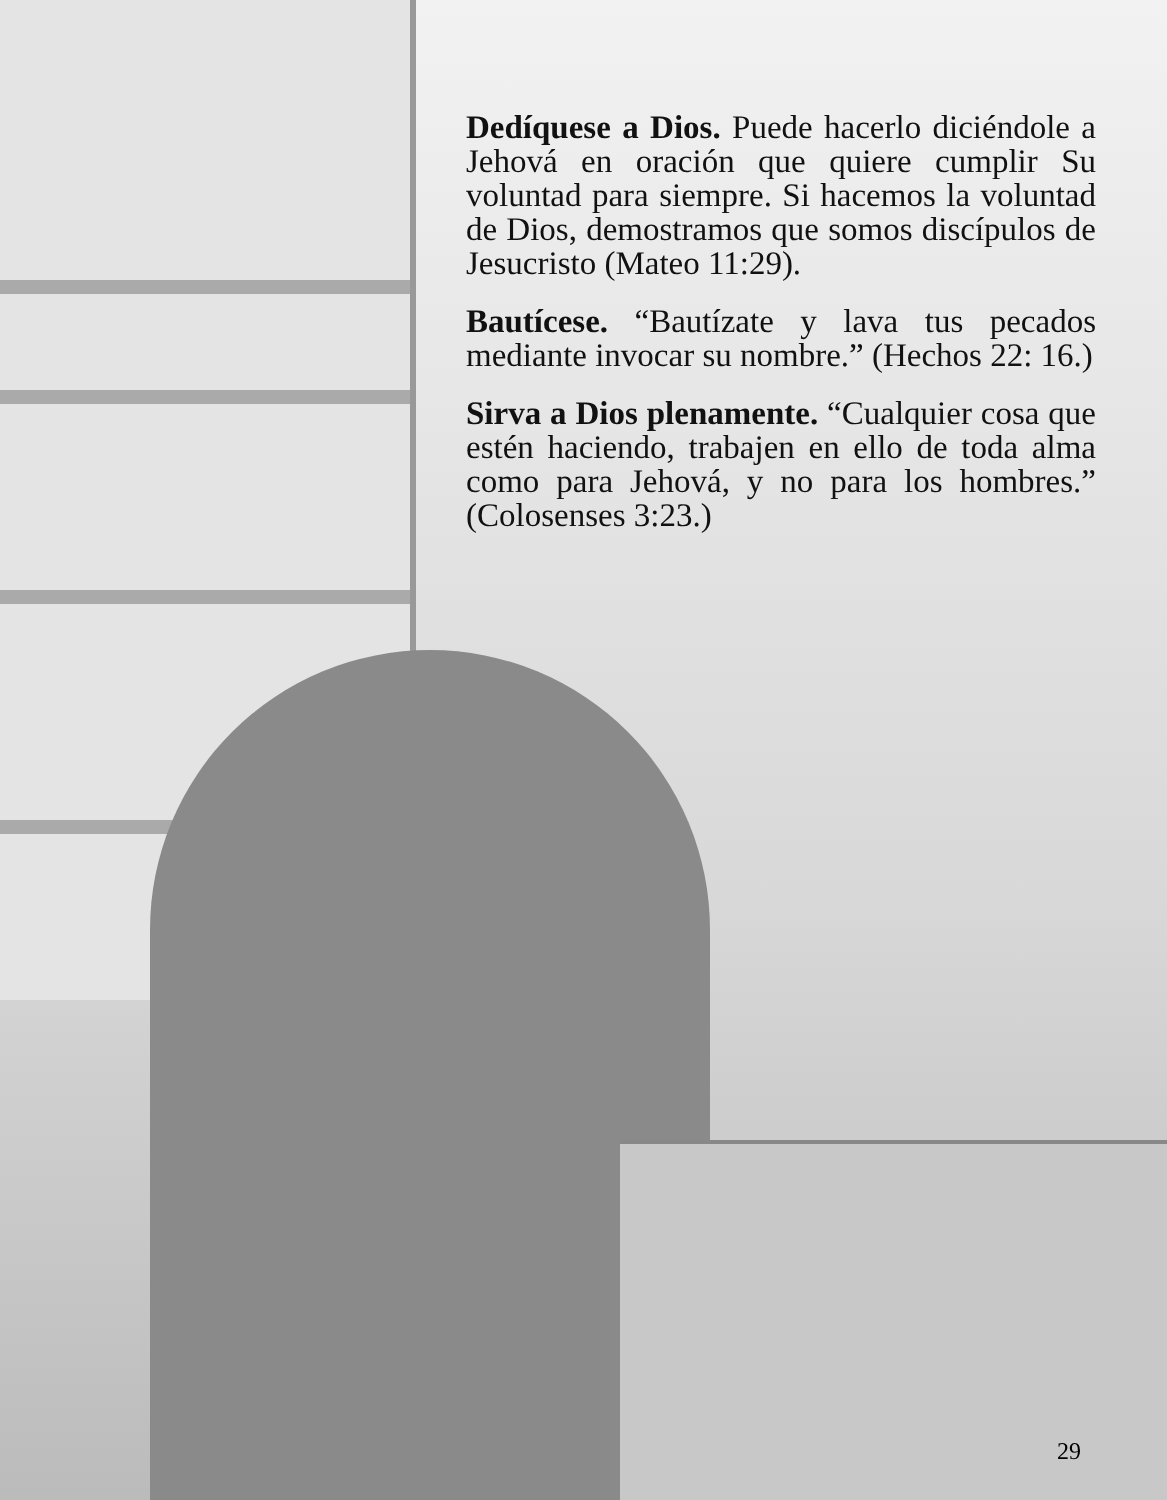Dedíquese a Dios. Puede hacerlo diciéndole a Jehová en oración que quiere cumplir Su voluntad para siempre. Si hacemos la voluntad de Dios, demostramos que somos discípulos de Jesucristo (Mateo 11:29).
Bautícese. “Bautízate y lava tus pecados mediante invocar su nombre.” (Hechos 22: 16.)
Sirva a Dios plenamente. “Cualquier cosa que estén haciendo, trabajen en ello de toda alma como para Jehová, y no para los hombres.” (Colosenses 3:23.)
29